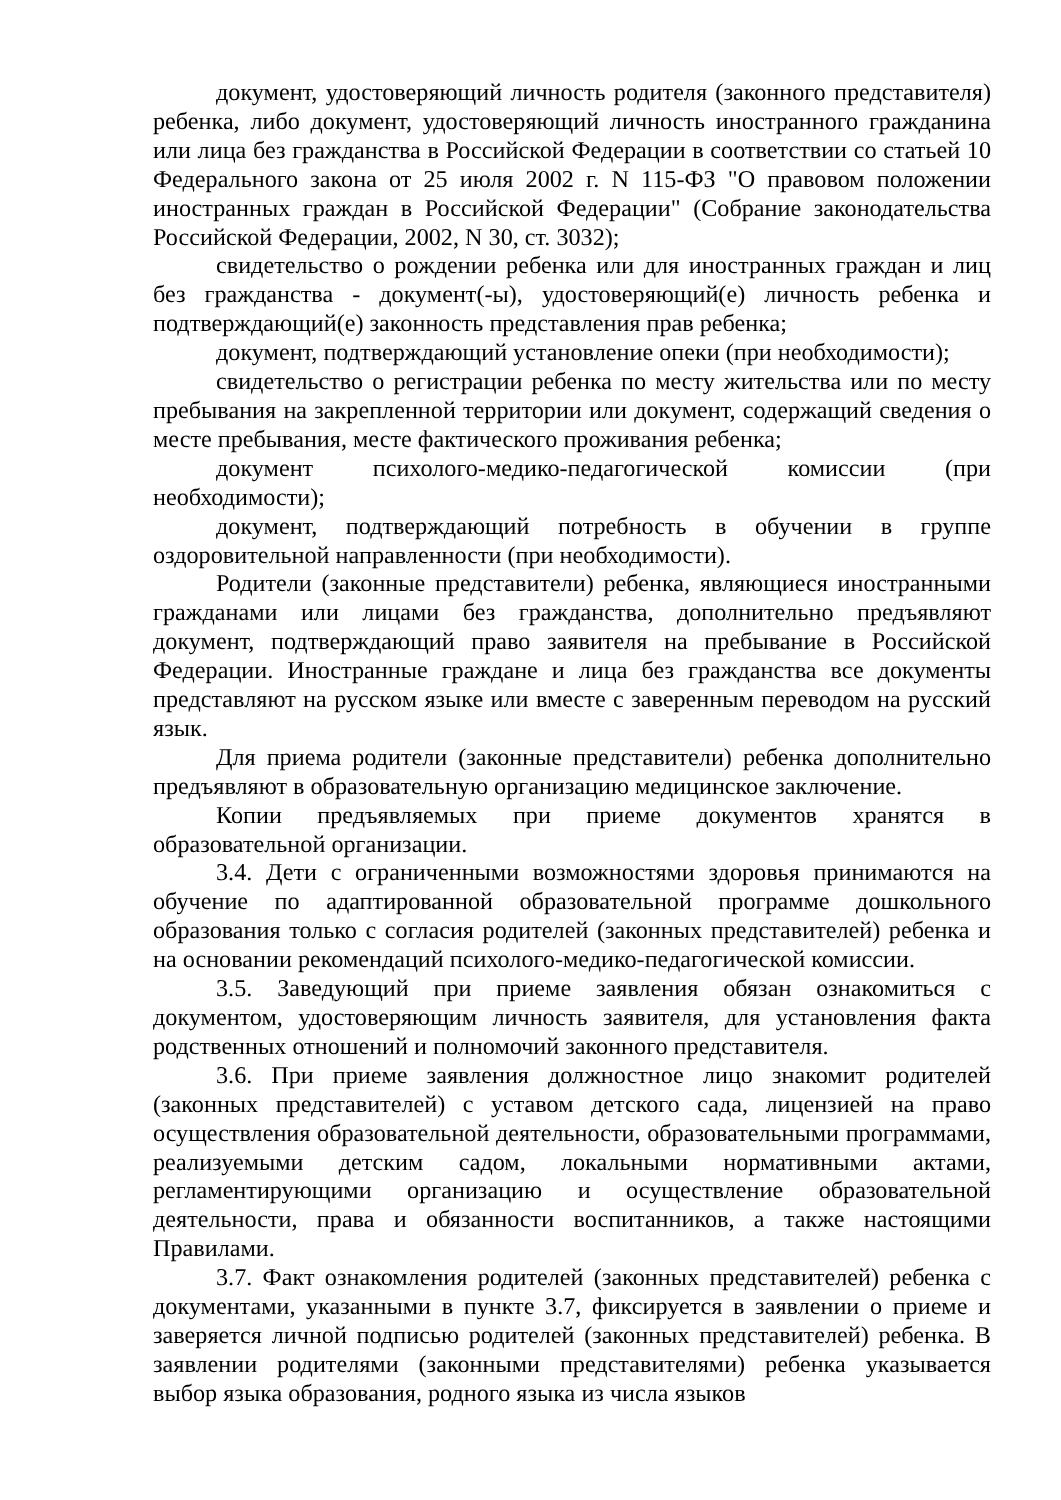документ, удостоверяющий личность родителя (законного представителя) ребенка, либо документ, удостоверяющий личность иностранного гражданина или лица без гражданства в Российской Федерации в соответствии со статьей 10 Федерального закона от 25 июля 2002 г. N 115-ФЗ "О правовом положении иностранных граждан в Российской Федерации" (Собрание законодательства Российской Федерации, 2002, N 30, ст. 3032);
свидетельство о рождении ребенка или для иностранных граждан и лиц без гражданства - документ(-ы), удостоверяющий(е) личность ребенка и подтверждающий(е) законность представления прав ребенка;
документ, подтверждающий установление опеки (при необходимости);
свидетельство о регистрации ребенка по месту жительства или по месту пребывания на закрепленной территории или документ, содержащий сведения о месте пребывания, месте фактического проживания ребенка;
документ психолого-медико-педагогической комиссии (при необходимости);
документ, подтверждающий потребность в обучении в группе оздоровительной направленности (при необходимости).
Родители (законные представители) ребенка, являющиеся иностранными гражданами или лицами без гражданства, дополнительно предъявляют документ, подтверждающий право заявителя на пребывание в Российской Федерации. Иностранные граждане и лица без гражданства все документы представляют на русском языке или вместе с заверенным переводом на русский язык.
Для приема родители (законные представители) ребенка дополнительно предъявляют в образовательную организацию медицинское заключение.
Копии предъявляемых при приеме документов хранятся в образовательной организации.
3.4. Дети с ограниченными возможностями здоровья принимаются на обучение по адаптированной образовательной программе дошкольного образования только с согласия родителей (законных представителей) ребенка и на основании рекомендаций психолого-медико-педагогической комиссии.
3.5. Заведующий при приеме заявления обязан ознакомиться с документом, удостоверяющим личность заявителя, для установления факта родственных отношений и полномочий законного представителя.
3.6. При приеме заявления должностное лицо знакомит родителей (законных представителей) с уставом детского сада, лицензией на право осуществления образовательной деятельности, образовательными программами, реализуемыми детским садом, локальными нормативными актами, регламентирующими организацию и осуществление образовательной деятельности, права и обязанности воспитанников, а также настоящими Правилами.
3.7. Факт ознакомления родителей (законных представителей) ребенка с документами, указанными в пункте 3.7, фиксируется в заявлении о приеме и заверяется личной подписью родителей (законных представителей) ребенка. В заявлении родителями (законными представителями) ребенка указывается выбор языка образования, родного языка из числа языков